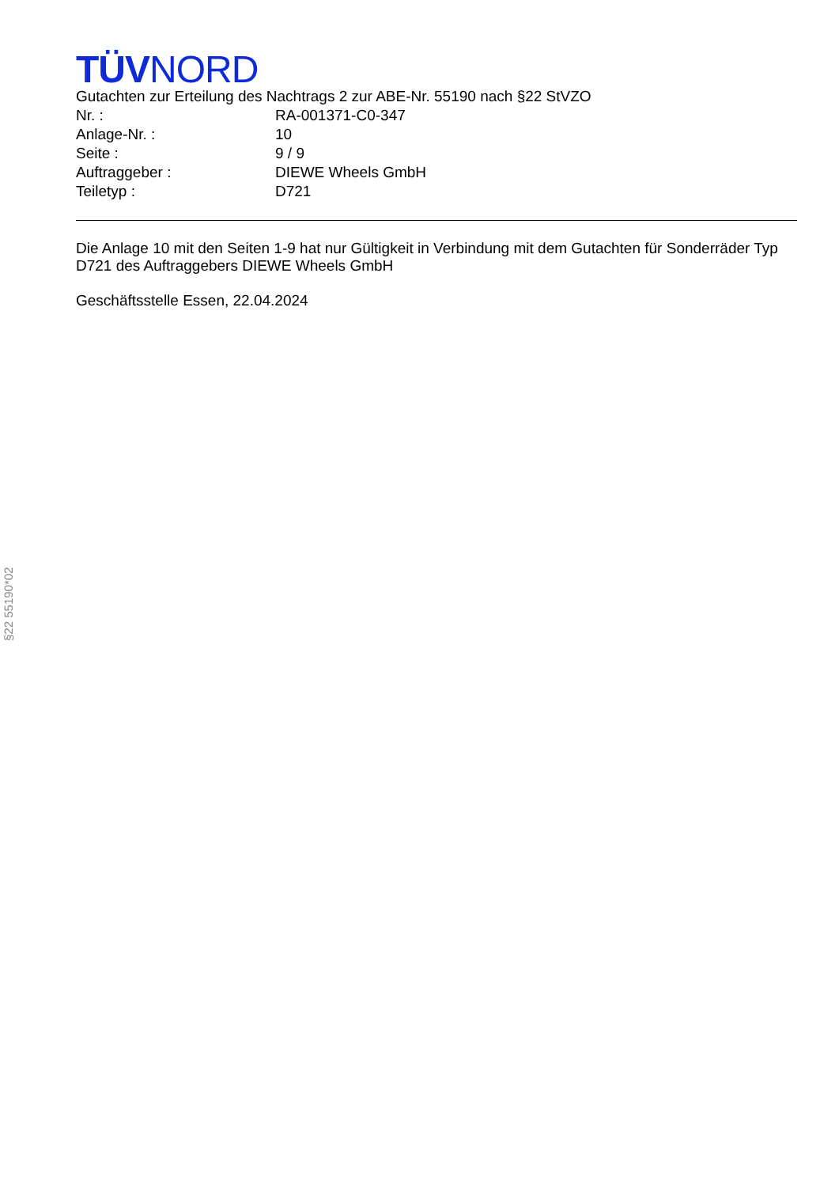TÜVNORD
Gutachten zur Erteilung des Nachtrags 2 zur ABE-Nr. 55190 nach §22 StVZO
Nr. : RA-001371-C0-347
Anlage-Nr. : 10
Seite : 9 / 9
Auftraggeber : DIEWE Wheels GmbH
Teiletyp : D721
Die Anlage 10 mit den Seiten 1-9 hat nur Gültigkeit in Verbindung mit dem Gutachten für Sonderräder Typ D721 des Auftraggebers DIEWE Wheels GmbH
Geschäftsstelle Essen, 22.04.2024
§22 55190*02